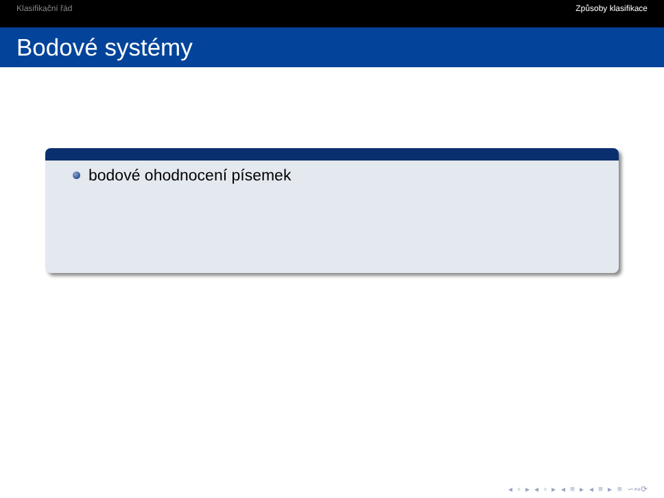Klasifikační řád Způsoby klasifikace
Bodové systémy
bodové ohodnocení písemek
◂ ▫ ▸ ◂ ▫ ▸ ◂ ≡ ▸ ◂ ≡ ▸ ≡ ∽∾⟳